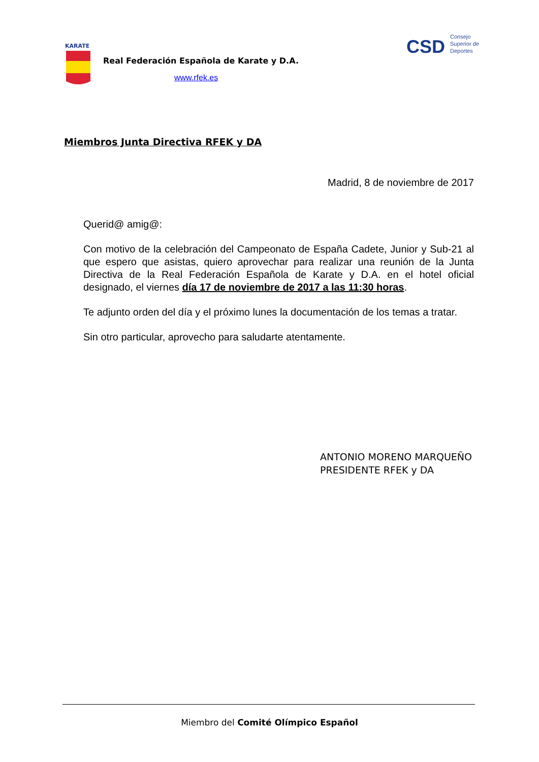KARATE
Real Federación Española de Karate y D.A.
www.rfek.es
CSD Consejo
Superior de
Deportes
Miembros Junta Directiva RFEK y DA
Madrid, 8 de noviembre de 2017
Querid@ amig@:
Con motivo de la celebración del Campeonato de España Cadete, Junior y Sub-21 al que espero que asistas, quiero aprovechar para realizar una reunión de la Junta Directiva de la Real Federación Española de Karate y D.A. en el hotel oficial designado, el viernes día 17 de noviembre de 2017 a las 11:30 horas.
Te adjunto orden del día y el próximo lunes la documentación de los temas a tratar.
Sin otro particular, aprovecho para saludarte atentamente.
ANTONIO MORENO MARQUEÑO
PRESIDENTE RFEK y DA
Miembro del Comité Olímpico Español